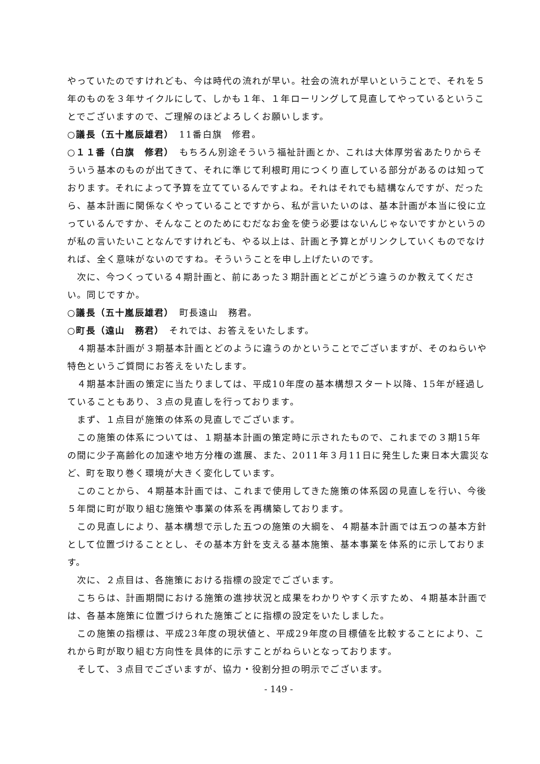やっていたのですけれども、今は時代の流れが早い。社会の流れが早いということで、それを５年のものを３年サイクルにして、しかも１年、１年ローリングして見直してやっているということでございますので、ご理解のほどよろしくお願いします。
○議長（五十嵐辰雄君）　11番白旗　修君。
○１１番（白旗　修君）　もちろん別途そういう福祉計画とか、これは大体厚労省あたりからそういう基本のものが出てきて、それに準じて利根町用につくり直している部分があるのは知っております。それによって予算を立てているんですよね。それはそれでも結構なんですが、だったら、基本計画に関係なくやっていることですから、私が言いたいのは、基本計画が本当に役に立っているんですか、そんなことのためにむだなお金を使う必要はないんじゃないですかというのが私の言いたいことなんですけれども、やる以上は、計画と予算とがリンクしていくものでなければ、全く意味がないのですね。そういうことを申し上げたいのです。
次に、今つくっている４期計画と、前にあった３期計画とどこがどう違うのか教えてください。同じですか。
○議長（五十嵐辰雄君）　町長遠山　務君。
○町長（遠山　務君）　それでは、お答えをいたします。
４期基本計画が３期基本計画とどのように違うのかということでございますが、そのねらいや特色というご質問にお答えをいたします。
４期基本計画の策定に当たりましては、平成10年度の基本構想スタート以降、15年が経過していることもあり、３点の見直しを行っております。
まず、１点目が施策の体系の見直しでございます。
この施策の体系については、１期基本計画の策定時に示されたもので、これまでの３期15年の間に少子高齢化の加速や地方分権の進展、また、2011年３月11日に発生した東日本大震災など、町を取り巻く環境が大きく変化しています。
このことから、４期基本計画では、これまで使用してきた施策の体系図の見直しを行い、今後５年間に町が取り組む施策や事業の体系を再構築しております。
この見直しにより、基本構想で示した五つの施策の大綱を、４期基本計画では五つの基本方針として位置づけることとし、その基本方針を支える基本施策、基本事業を体系的に示しております。
次に、２点目は、各施策における指標の設定でございます。
こちらは、計画期間における施策の進捗状況と成果をわかりやすく示すため、４期基本計画では、各基本施策に位置づけられた施策ごとに指標の設定をいたしました。
この施策の指標は、平成23年度の現状値と、平成29年度の目標値を比較することにより、これから町が取り組む方向性を具体的に示すことがねらいとなっております。
そして、３点目でございますが、協力・役割分担の明示でございます。
- 149 -